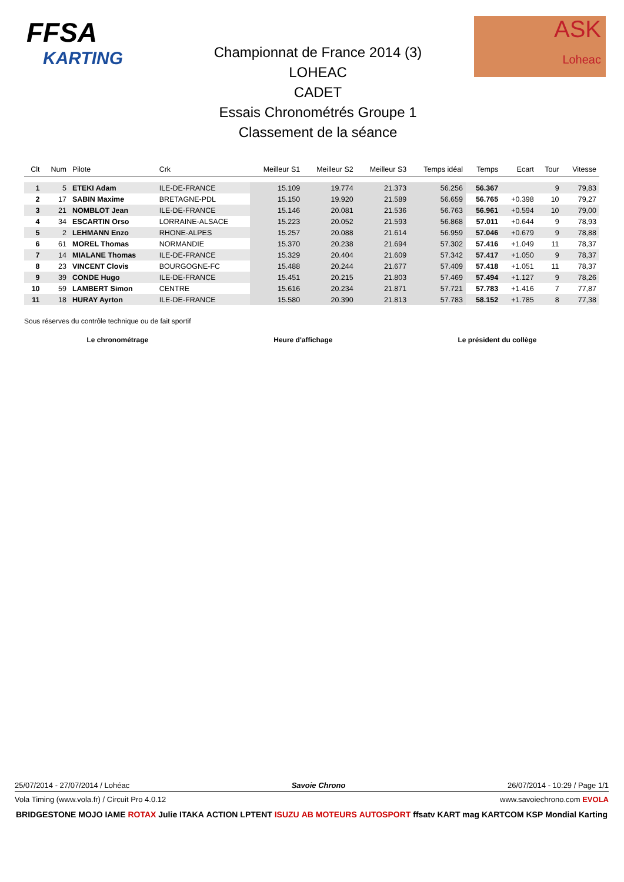FFSA
KARTING
ASK
Loheac
Championnat de France 2014 (3)
LOHEAC
CADET
Essais Chronométrés Groupe 1
Classement de la séance
| Clt | Num | Pilote | Crk | Meilleur S1 | Meilleur S2 | Meilleur S3 | Temps idéal | Temps | Ecart | Tour | Vitesse |
| --- | --- | --- | --- | --- | --- | --- | --- | --- | --- | --- | --- |
| 1 | 5 | ETEKI Adam | ILE-DE-FRANCE | 15.109 | 19.774 | 21.373 | 56.256 | 56.367 | | 9 | 79,83 |
| 2 | 17 | SABIN Maxime | BRETAGNE-PDL | 15.150 | 19.920 | 21.589 | 56.659 | 56.765 | +0.398 | 10 | 79,27 |
| 3 | 21 | NOMBLOT Jean | ILE-DE-FRANCE | 15.146 | 20.081 | 21.536 | 56.763 | 56.961 | +0.594 | 10 | 79,00 |
| 4 | 34 | ESCARTIN Orso | LORRAINE-ALSACE | 15.223 | 20.052 | 21.593 | 56.868 | 57.011 | +0.644 | 9 | 78,93 |
| 5 | 2 | LEHMANN Enzo | RHONE-ALPES | 15.257 | 20.088 | 21.614 | 56.959 | 57.046 | +0.679 | 9 | 78,88 |
| 6 | 61 | MOREL Thomas | NORMANDIE | 15.370 | 20.238 | 21.694 | 57.302 | 57.416 | +1.049 | 11 | 78,37 |
| 7 | 14 | MIALANE Thomas | ILE-DE-FRANCE | 15.329 | 20.404 | 21.609 | 57.342 | 57.417 | +1.050 | 9 | 78,37 |
| 8 | 23 | VINCENT Clovis | BOURGOGNE-FC | 15.488 | 20.244 | 21.677 | 57.409 | 57.418 | +1.051 | 11 | 78,37 |
| 9 | 39 | CONDE Hugo | ILE-DE-FRANCE | 15.451 | 20.215 | 21.803 | 57.469 | 57.494 | +1.127 | 9 | 78,26 |
| 10 | 59 | LAMBERT Simon | CENTRE | 15.616 | 20.234 | 21.871 | 57.721 | 57.783 | +1.416 | 7 | 77,87 |
| 11 | 18 | HURAY Ayrton | ILE-DE-FRANCE | 15.580 | 20.390 | 21.813 | 57.783 | 58.152 | +1.785 | 8 | 77,38 |
Sous réserves du contrôle technique ou de fait sportif
Le chronométrage Heure d'affichage Le président du collège
25/07/2014 - 27/07/2014 / Lohéac Savoie Chrono 26/07/2014 - 10:29 / Page 1/1
Vola Timing (www.vola.fr) / Circuit Pro 4.0.12 www.savoiechrono.com EVOLA
BRIDGESTONE MOJO IAME ROTAX Julie ITAKA ACTION LPTENT ISUZU AB MOTEURS AUTOSPORT ffsatv KART mag KARTCOM KSP Mondial Karting